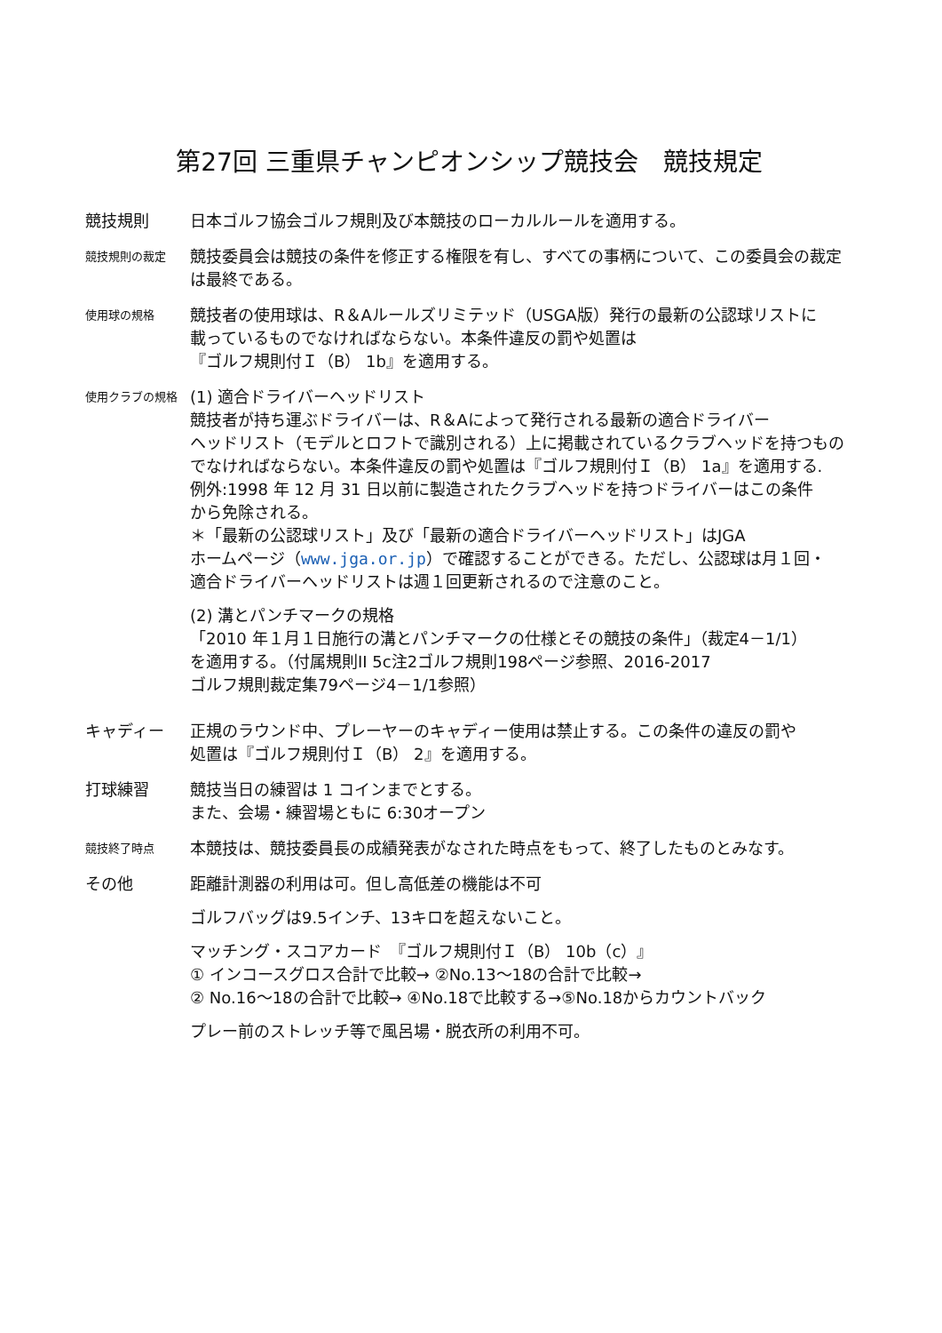第27回 三重県チャンピオンシップ競技会　競技規定
競技規則 日本ゴルフ協会ゴルフ規則及び本競技のローカルルールを適用する。
競技規則の裁定
競技委員会は競技の条件を修正する権限を有し、すべての事柄について、この委員会の裁定は最終である。
使用球の規格
競技者の使用球は、R＆Aルールズリミテッド（USGA版）発行の最新の公認球リストに
載っているものでなければならない。本条件違反の罰や処置は
『ゴルフ規則付Ｉ（B） 1b』を適用する。
使用クラブの規格
(1) 適合ドライバーヘッドリスト
競技者が持ち運ぶドライバーは、R＆Aによって発行される最新の適合ドライバー
ヘッドリスト（モデルとロフトで識別される）上に掲載されているクラブヘッドを持つもの
でなければならない。本条件違反の罰や処置は『ゴルフ規則付Ｉ（B） 1a』を適用する.
例外:1998 年 12 月 31 日以前に製造されたクラブヘッドを持つドライバーはこの条件
から免除される。
＊「最新の公認球リスト」及び「最新の適合ドライバーヘッドリスト」はJGA
ホームページ（www.jga.or.jp）で確認することができる。ただし、公認球は月１回・
適合ドライバーヘッドリストは週１回更新されるので注意のこと。
(2) 溝とパンチマークの規格
「2010 年１月１日施行の溝とパンチマークの仕様とその競技の条件」（裁定4－1/1）
を適用する。（付属規則II 5c注2ゴルフ規則198ページ参照、2016-2017
ゴルフ規則裁定集79ページ4－1/1参照）
キャディー 正規のラウンド中、プレーヤーのキャディー使用は禁止する。この条件の違反の罰や
処置は『ゴルフ規則付Ｉ（B） 2』を適用する。
打球練習 競技当日の練習は 1 コインまでとする。
また、会場・練習場ともに 6:30オープン
競技終了時点
本競技は、競技委員長の成績発表がなされた時点をもって、終了したものとみなす。
その他 距離計測器の利用は可。但し高低差の機能は不可
ゴルフバッグは9.5インチ、13キロを超えないこと。
マッチング・スコアカード　『ゴルフ規則付Ｉ（B） 10b（c）』
① インコースグロス合計で比較→ ②No.13～18の合計で比較→
② No.16～18の合計で比較→ ④No.18で比較する→⑤No.18からカウントバック
プレー前のストレッチ等で風呂場・脱衣所の利用不可。